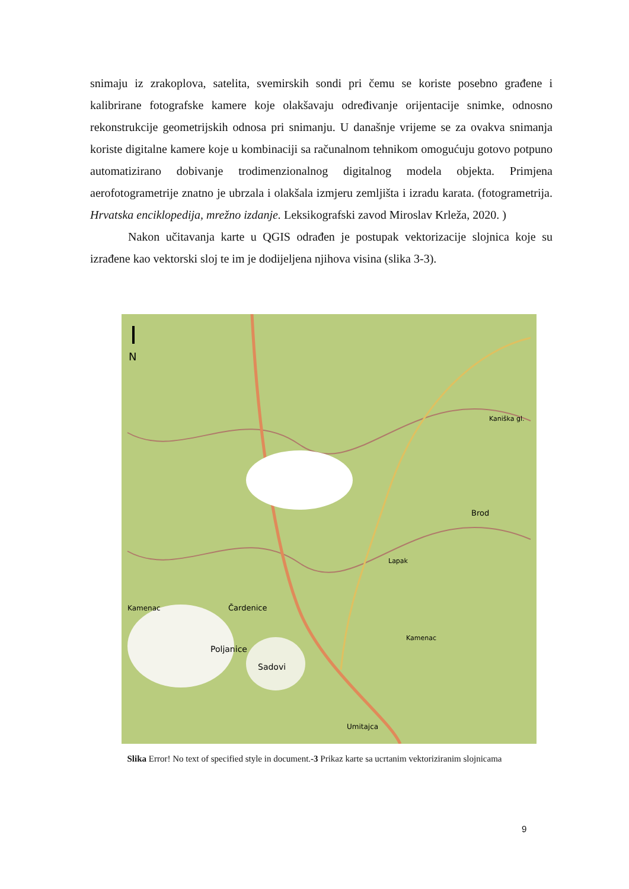snimaju iz zrakoplova, satelita, svemirskih sondi pri čemu se koriste posebno građene i kalibrirane fotografske kamere koje olakšavaju određivanje orijentacije snimke, odnosno rekonstrukcije geometrijskih odnosa pri snimanju. U današnje vrijeme se za ovakva snimanja koriste digitalne kamere koje u kombinaciji sa računalnom tehnikom omogućuju gotovo potpuno automatizirano dobivanje trodimenzionalnog digitalnog modela objekta. Primjena aerofotogrametrije znatno je ubrzala i olakšala izmjeru zemljišta i izradu karata. (fotogrametrija. Hrvatska enciklopedija, mrežno izdanje. Leksikografski zavod Miroslav Krleža, 2020. )
Nakon učitavanja karte u QGIS odrađen je postupak vektorizacije slojnica koje su izrađene kao vektorski sloj te im je dodijeljena njihova visina (slika 3-3).
N
Umitajca
Kamenac
Poljanice
Sadovi
Čardenice
Brod
Kamenac
Kaniška gl.
Lapak
Slika Error! No text of specified style in document.-3 Prikaz karte sa ucrtanim vektoriziranim slojnicama
9